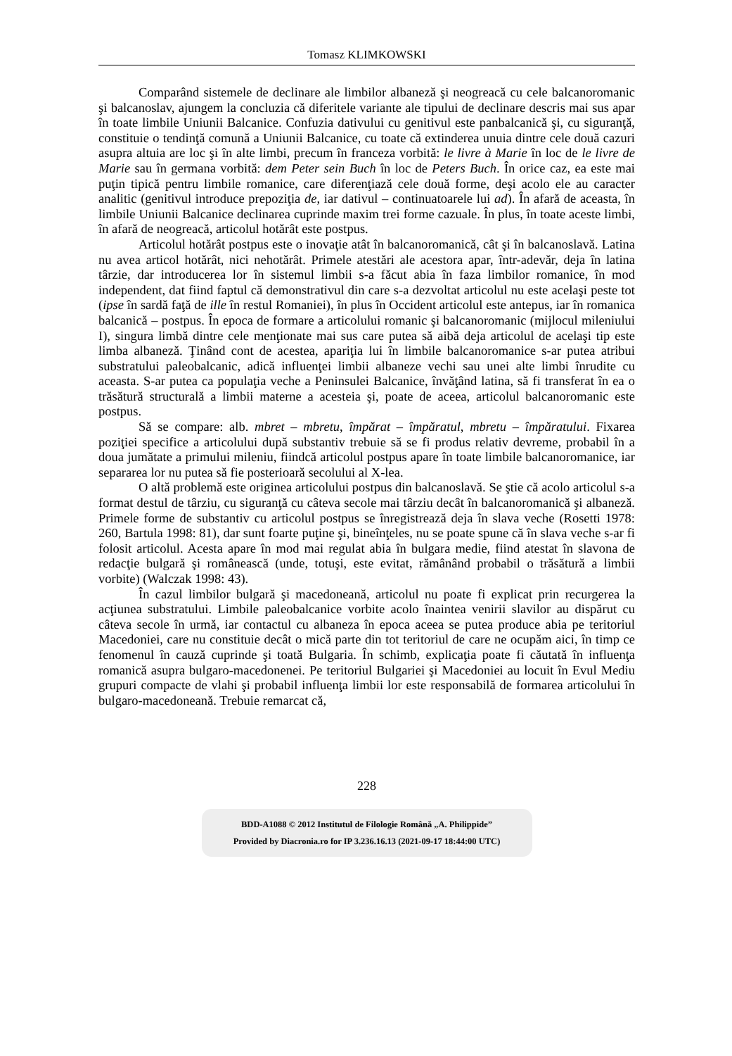Tomasz KLIMKOWSKI
Comparând sistemele de declinare ale limbilor albaneză şi neogreacă cu cele balcanoromanic şi balcanoslav, ajungem la concluzia că diferitele variante ale tipului de declinare descris mai sus apar în toate limbile Uniunii Balcanice. Confuzia dativului cu genitivul este panbalcanică şi, cu siguranţă, constituie o tendinţă comună a Uniunii Balcanice, cu toate că extinderea unuia dintre cele două cazuri asupra altuia are loc şi în alte limbi, precum în franceza vorbită: le livre à Marie în loc de le livre de Marie sau în germana vorbită: dem Peter sein Buch în loc de Peters Buch. În orice caz, ea este mai puţin tipică pentru limbile romanice, care diferenţiază cele două forme, deşi acolo ele au caracter analitic (genitivul introduce prepoziţia de, iar dativul – continuatoarele lui ad). În afară de aceasta, în limbile Uniunii Balcanice declinarea cuprinde maxim trei forme cazuale. În plus, în toate aceste limbi, în afară de neogreacă, articolul hotărât este postpus.
Articolul hotărât postpus este o inovaţie atât în balcanoromanică, cât şi în balcanoslavă. Latina nu avea articol hotărât, nici nehotărât. Primele atestări ale acestora apar, într-adevăr, deja în latina târzie, dar introducerea lor în sistemul limbii s-a făcut abia în faza limbilor romanice, în mod independent, dat fiind faptul că demonstrativul din care s-a dezvoltat articolul nu este acelaşi peste tot (ipse în sardă faţă de ille în restul Romaniei), în plus în Occident articolul este antepus, iar în romanica balcanică – postpus. În epoca de formare a articolului romanic şi balcanoromanic (mijlocul mileniului I), singura limbă dintre cele menţionate mai sus care putea să aibă deja articolul de acelaşi tip este limba albaneză. Ţinând cont de acestea, apariţia lui în limbile balcanoromanice s-ar putea atribui substratului paleobalcanic, adică influenţei limbii albaneze vechi sau unei alte limbi înrudite cu aceasta. S-ar putea ca populaţia veche a Peninsulei Balcanice, învăţând latina, să fi transferat în ea o trăsătură structurală a limbii materne a acesteia şi, poate de aceea, articolul balcanoromanic este postpus.
Să se compare: alb. mbret – mbretu, împărat – împăratul, mbretu – împăratului. Fixarea poziţiei specifice a articolului după substantiv trebuie să se fi produs relativ devreme, probabil în a doua jumătate a primului mileniu, fiindcă articolul postpus apare în toate limbile balcanoromanice, iar separarea lor nu putea să fie posterioară secolului al X-lea.
O altă problemă este originea articolului postpus din balcanoslavă. Se ştie că acolo articolul s-a format destul de târziu, cu siguranţă cu câteva secole mai târziu decât în balcanoromanică şi albaneză. Primele forme de substantiv cu articolul postpus se înregistrează deja în slava veche (Rosetti 1978: 260, Bartula 1998: 81), dar sunt foarte puţine şi, bineînţeles, nu se poate spune că în slava veche s-ar fi folosit articolul. Acesta apare în mod mai regulat abia în bulgara medie, fiind atestat în slavona de redacţie bulgară şi românească (unde, totuşi, este evitat, rămânând probabil o trăsătură a limbii vorbite) (Walczak 1998: 43).
În cazul limbilor bulgară şi macedoneană, articolul nu poate fi explicat prin recurgerea la acţiunea substratului. Limbile paleobalcanice vorbite acolo înaintea venirii slavilor au dispărut cu câteva secole în urmă, iar contactul cu albaneza în epoca aceea se putea produce abia pe teritoriul Macedoniei, care nu constituie decât o mică parte din tot teritoriul de care ne ocupăm aici, în timp ce fenomenul în cauză cuprinde şi toată Bulgaria. În schimb, explicaţia poate fi căutată în influenţa romanică asupra bulgaro-macedonenei. Pe teritoriul Bulgariei şi Macedoniei au locuit în Evul Mediu grupuri compacte de vlahi şi probabil influenţa limbii lor este responsabilă de formarea articolului în bulgaro-macedoneană. Trebuie remarcat că,
228
BDD-A1088 © 2012 Institutul de Filologie Română „A. Philippide”
Provided by Diacronia.ro for IP 3.236.16.13 (2021-09-17 18:44:00 UTC)